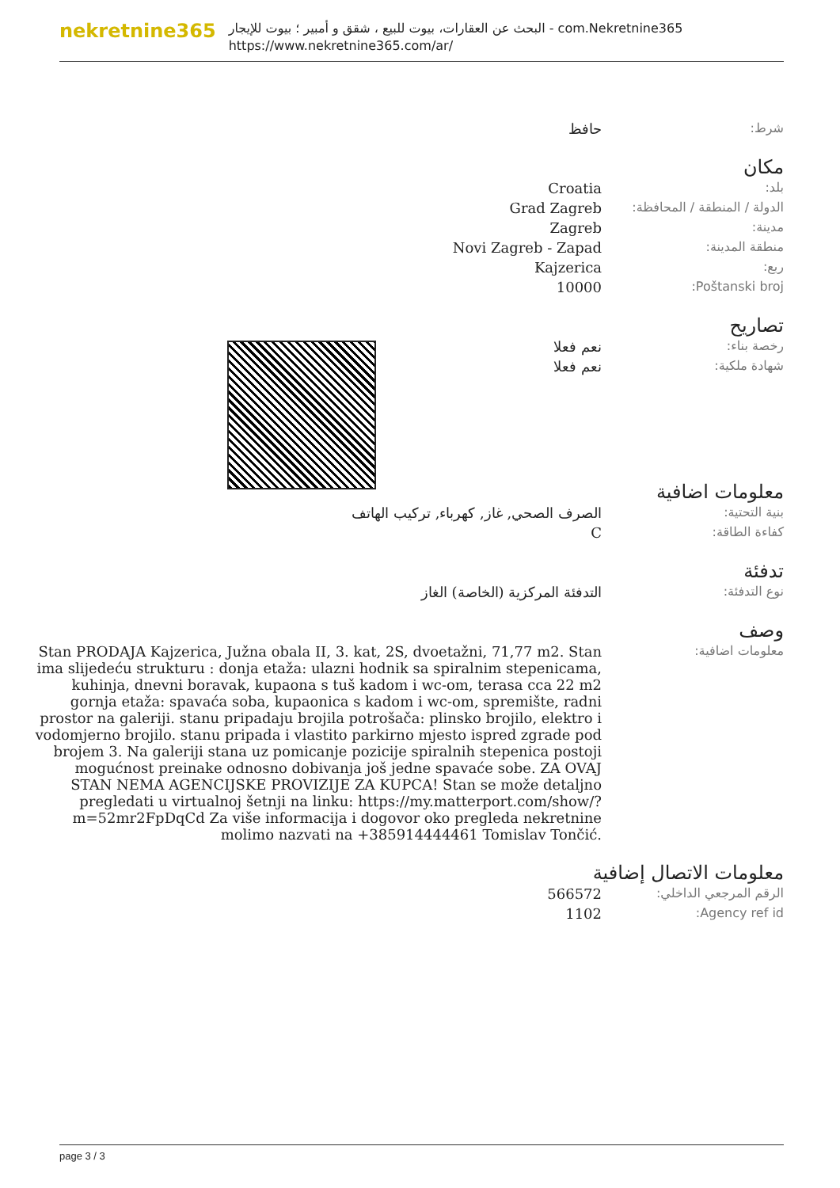nekretnine365
البحث عن العقارات، بيوت للبيع ، شقق و أمبير ؛ بيوت للإيجار - com.Nekretnine365
https://www.nekretnine365.com/ar/
| شرط: | حافظ |
مكان
| بلد: | Croatia |
| الدولة / المنطقة / المحافظة: | Grad Zagreb |
| مدينة: | Zagreb |
| منطقة المدينة: | Novi Zagreb - Zapad |
| ربع: | Kajzerica |
| Poštanski broj: | 10000 |
تصاريح
| رخصة بناء: | نعم فعلا |
| شهادة ملكية: | نعم فعلا |
معلومات اضافية
| بنية التحتية: | الصرف الصحي, غاز, كهرباء, تركيب الهاتف |
| كفاءة الطاقة: | C |
تدفئة
| نوع التدفئة: | التدفئة المركزية (الخاصة) الغاز |
وصف
| معلومات اضافية: | Stan PRODAJA Kajzerica, Južna obala II, 3. kat, 2S, dvoetažni, 71,77 m2. Stan ima slijedeću strukturu : donja etaža: ulazni hodnik sa spiralnim stepenicama, kuhinja, dnevni boravak, kupaona s tuš kadom i wc-om, terasa cca 22 m2 gornja etaža: spavaća soba, kupaonica s kadom i wc-om, spremište, radni prostor na galeriji. stanu pripadaju brojila potrošača: plinsko brojilo, elektro i vodomjerno brojilo. stanu pripada i vlastito parkirno mjesto ispred zgrade pod brojem 3. Na galeriji stana uz pomicanje pozicije spiralnih stepenica postoji mogućnost preinake odnosno dobivanja još jedne spavaće sobe. ZA OVAJ STAN NEMA AGENCIJSKE PROVIZIJE ZA KUPCA! Stan se može detaljno pregledati u virtualnoj šetnji na linku: https://my.matterport.com/show/?m=52mr2FpDqCd Za više informacija i dogovor oko pregleda nekretnine molimo nazvati na +385914444461 Tomislav Tončić. |
معلومات الاتصال إضافية
| الرقم المرجعي الداخلي: | 566572 |
| Agency ref id: | 1102 |
page 3 / 3